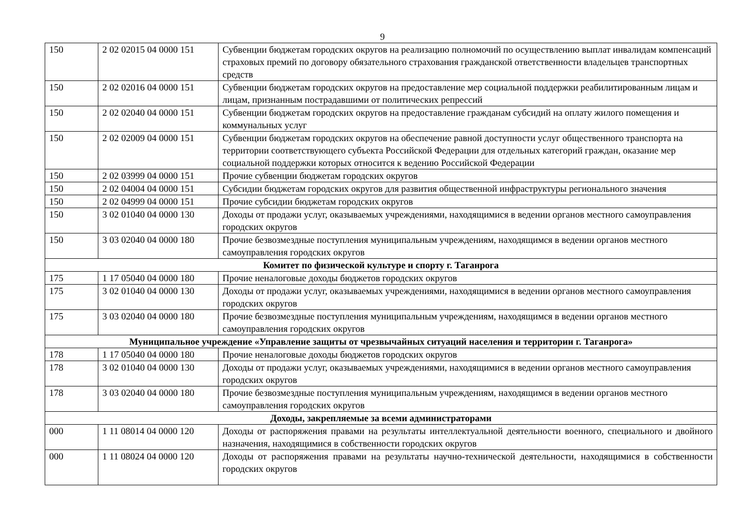9
| 150 | 2 02 02015 04 0000 151 | Субвенции бюджетам городских округов на реализацию полномочий по осуществлению выплат инвалидам компенсаций страховых премий по договору обязательного страхования гражданской ответственности владельцев транспортных средств |
| 150 | 2 02 02016 04 0000 151 | Субвенции бюджетам городских округов на предоставление мер социальной поддержки реабилитированным лицам и лицам, признанным пострадавшими от политических репрессий |
| 150 | 2 02 02040 04 0000 151 | Субвенции бюджетам городских округов на предоставление гражданам субсидий на оплату жилого помещения и коммунальных услуг |
| 150 | 2 02 02009 04 0000 151 | Субвенции бюджетам городских округов на обеспечение равной доступности услуг общественного транспорта на территории соответствующего субъекта Российской Федерации для отдельных категорий граждан, оказание мер социальной поддержки которых относится к ведению Российской Федерации |
| 150 | 2 02 03999 04 0000 151 | Прочие субвенции бюджетам городских округов |
| 150 | 2 02 04004 04 0000 151 | Субсидии бюджетам городских округов для развития общественной инфраструктуры регионального значения |
| 150 | 2 02 04999 04 0000 151 | Прочие субсидии бюджетам городских округов |
| 150 | 3 02 01040 04 0000 130 | Доходы от продажи услуг, оказываемых учреждениями, находящимися в ведении органов местного самоуправления городских округов |
| 150 | 3 03 02040 04 0000 180 | Прочие безвозмездные поступления муниципальным учреждениям, находящимся в ведении органов местного самоуправления городских округов |
| Комитет по физической культуре и спорту г. Таганрога | | |
| 175 | 1 17 05040 04 0000 180 | Прочие неналоговые доходы бюджетов городских округов |
| 175 | 3 02 01040 04 0000 130 | Доходы от продажи услуг, оказываемых учреждениями, находящимися в ведении органов местного самоуправления городских округов |
| 175 | 3 03 02040 04 0000 180 | Прочие безвозмездные поступления муниципальным учреждениям, находящимся в ведении органов местного самоуправления городских округов |
| Муниципальное учреждение «Управление защиты от чрезвычайных ситуаций населения и территории г. Таганрога» | | |
| 178 | 1 17 05040 04 0000 180 | Прочие неналоговые доходы бюджетов городских округов |
| 178 | 3 02 01040 04 0000 130 | Доходы от продажи услуг, оказываемых учреждениями, находящимися в ведении органов местного самоуправления городских округов |
| 178 | 3 03 02040 04 0000 180 | Прочие безвозмездные поступления муниципальным учреждениям, находящимся в ведении органов местного самоуправления городских округов |
| Доходы, закрепляемые за всеми администраторами | | |
| 000 | 1 11 08014 04 0000 120 | Доходы от распоряжения правами на результаты интеллектуальной деятельности военного, специального и двойного назначения, находящимися в собственности городских округов |
| 000 | 1 11 08024 04 0000 120 | Доходы от распоряжения правами на результаты научно-технической деятельности, находящимися в собственности городских округов |